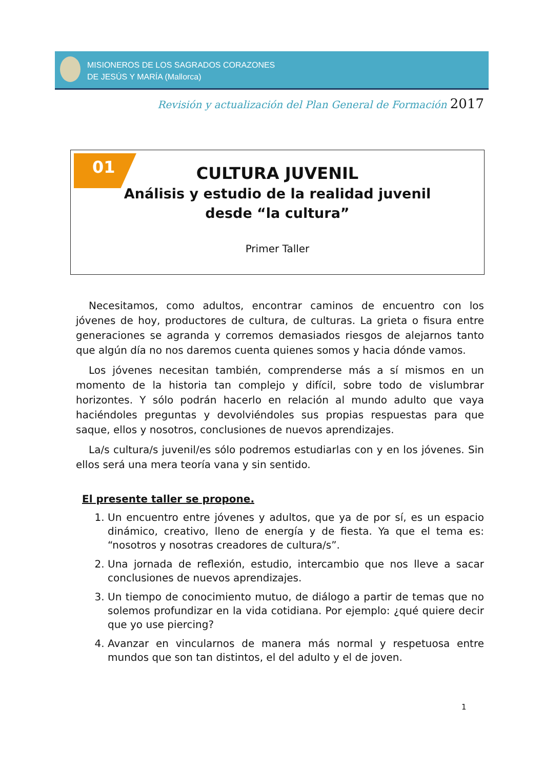MISIONEROS DE LOS SAGRADOS CORAZONES
DE JESÚS Y MARÍA (Mallorca)
Revisión y actualización del Plan General de Formación 2017
01
CULTURA JUVENIL
Análisis y estudio de la realidad juvenil
desde “la cultura”
Primer Taller
Necesitamos, como adultos, encontrar caminos de encuentro con los jóvenes de hoy, productores de cultura, de culturas. La grieta o fisura entre generaciones se agranda y corremos demasiados riesgos de alejarnos tanto que algún día no nos daremos cuenta quienes somos y hacia dónde vamos.
Los jóvenes necesitan también, comprenderse más a sí mismos en un momento de la historia tan complejo y difícil, sobre todo de vislumbrar horizontes. Y sólo podrán hacerlo en relación al mundo adulto que vaya haciéndoles preguntas y devolviéndoles sus propias respuestas para que saque, ellos y nosotros, conclusiones de nuevos aprendizajes.
La/s cultura/s juvenil/es sólo podremos estudiarlas con y en los jóvenes. Sin ellos será una mera teoría vana y sin sentido.
El presente taller se propone.
1. Un encuentro entre jóvenes y adultos, que ya de por sí, es un espacio dinámico, creativo, lleno de energía y de fiesta. Ya que el tema es: “nosotros y nosotras creadores de cultura/s”.
2. Una jornada de reflexión, estudio, intercambio que nos lleve a sacar conclusiones de nuevos aprendizajes.
3. Un tiempo de conocimiento mutuo, de diálogo a partir de temas que no solemos profundizar en la vida cotidiana. Por ejemplo: ¿qué quiere decir que yo use piercing?
4. Avanzar en vincularnos de manera más normal y respetuosa entre mundos que son tan distintos, el del adulto y el de joven.
1